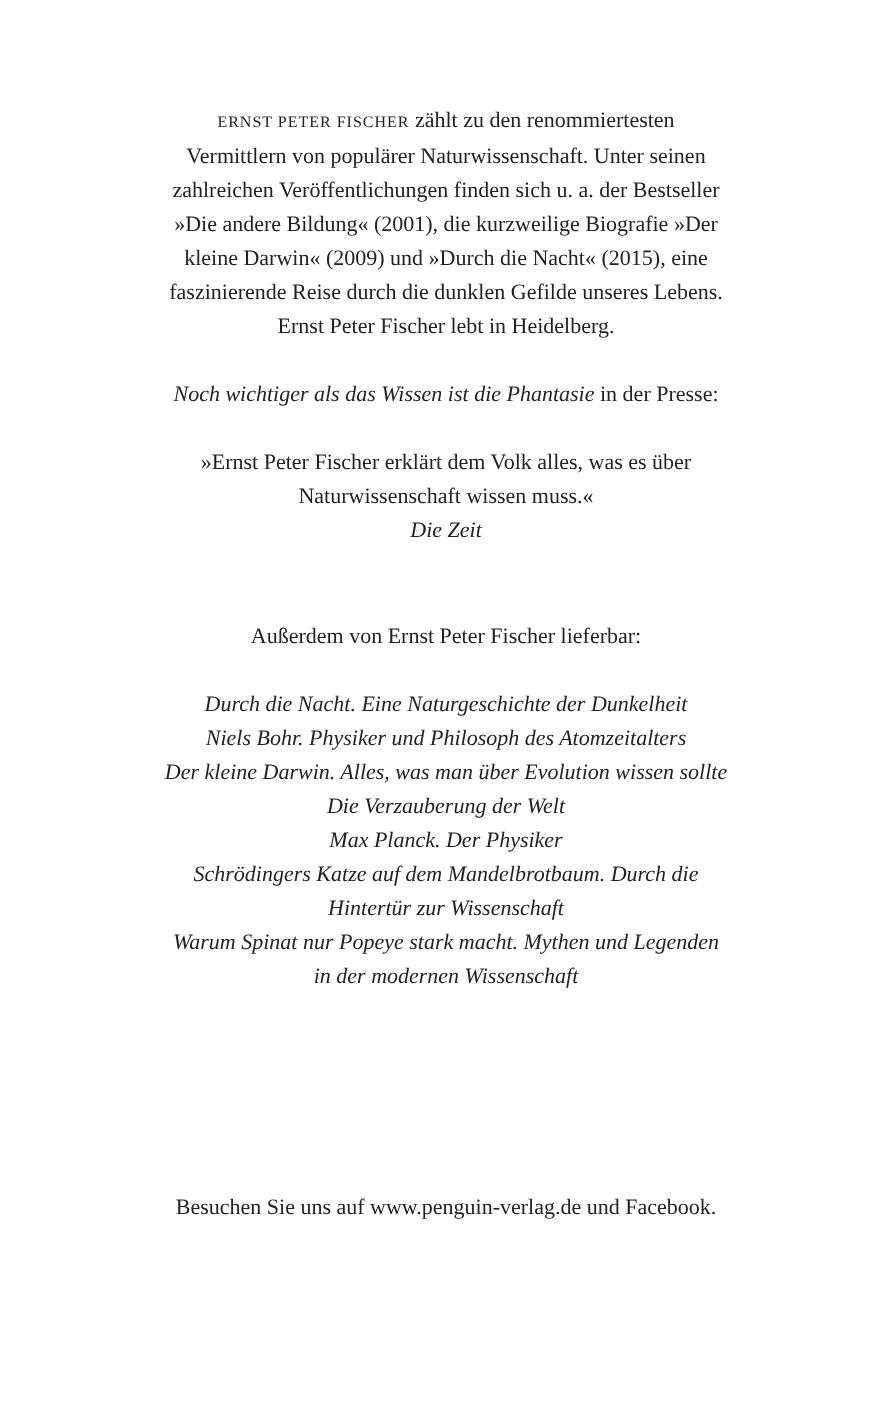ERNST PETER FISCHER zählt zu den renommiertesten
Vermittlern von populärer Naturwissenschaft. Unter seinen
zahlreichen Veröffentlichungen finden sich u. a. der Bestseller
»Die andere Bildung« (2001), die kurzweilige Biografie »Der
kleine Darwin« (2009) und »Durch die Nacht« (2015), eine
faszinierende Reise durch die dunklen Gefilde unseres Lebens.
Ernst Peter Fischer lebt in Heidelberg.
Noch wichtiger als das Wissen ist die Phantasie in der Presse:
»Ernst Peter Fischer erklärt dem Volk alles, was es über
Naturwissenschaft wissen muss.«
Die Zeit
Außerdem von Ernst Peter Fischer lieferbar:
Durch die Nacht. Eine Naturgeschichte der Dunkelheit
Niels Bohr. Physiker und Philosoph des Atomzeitalters
Der kleine Darwin. Alles, was man über Evolution wissen sollte
Die Verzauberung der Welt
Max Planck. Der Physiker
Schrödingers Katze auf dem Mandelbrotbaum. Durch die
Hintertür zur Wissenschaft
Warum Spinat nur Popeye stark macht. Mythen und Legenden
in der modernen Wissenschaft
Besuchen Sie uns auf www.penguin-verlag.de und Facebook.